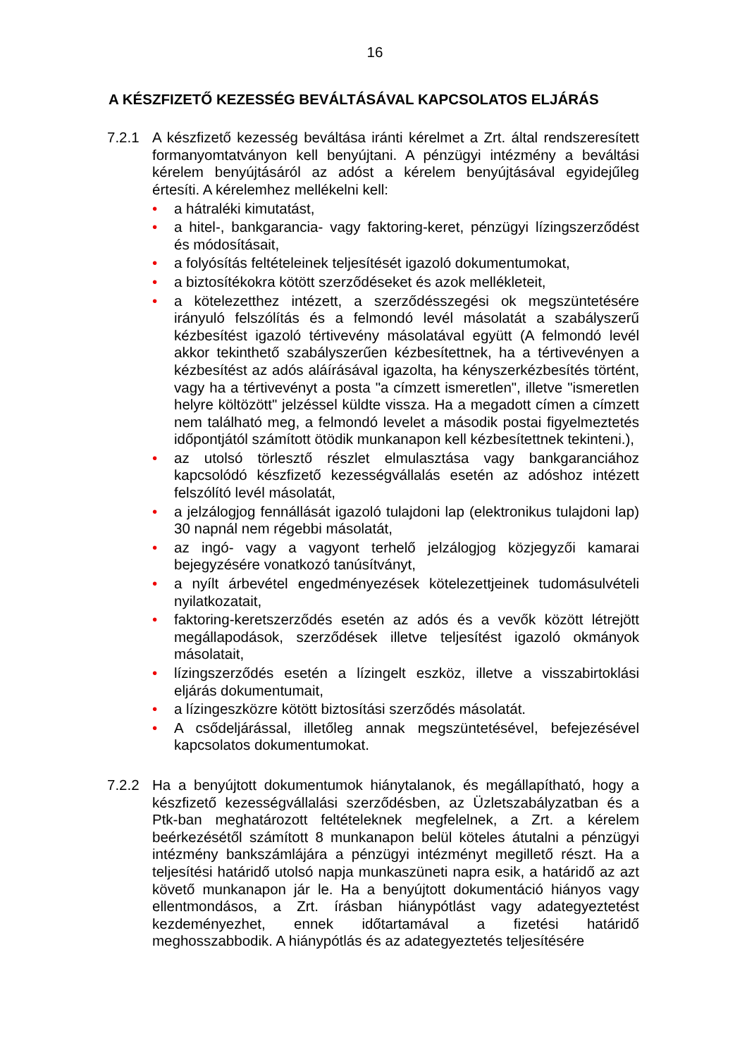16
A KÉSZFIZETŐ KEZESSÉG BEVÁLTÁSÁVAL KAPCSOLATOS ELJÁRÁS
7.2.1 A készfizető kezesség beváltása iránti kérelmet a Zrt. által rendszeresített formanyomtatványon kell benyújtani. A pénzügyi intézmény a beváltási kérelem benyújtásáról az adóst a kérelem benyújtásával egyidejűleg értesíti. A kérelemhez mellékelni kell:
• a hátraléki kimutatást,
• a hitel-, bankgarancia- vagy faktoring-keret, pénzügyi lízingszerződést és módosításait,
• a folyósítás feltételeinek teljesítését igazoló dokumentumokat,
• a biztosítékokra kötött szerződéseket és azok mellékleteit,
• a kötelezetthez intézett, a szerződésszegési ok megszüntetésére irányuló felszólítás és a felmondó levél másolatát a szabályszerű kézbesítést igazoló tértivevény másolatával együtt (A felmondó levél akkor tekinthető szabályszerűen kézbesítettnek, ha a tértivevényen a kézbesítést az adós aláírásával igazolta, ha kényszerkézbesítés történt, vagy ha a tértivevényt a posta "a címzett ismeretlen", illetve "ismeretlen helyre költözött" jelzéssel küldte vissza. Ha a megadott címen a címzett nem található meg, a felmondó levelet a második postai figyelmeztetés időpontjától számított ötödik munkanapon kell kézbesítettnek tekinteni.),
• az utolsó törlesztő részlet elmulasztása vagy bankgaranciához kapcsolódó készfizető kezességvállalás esetén az adóshoz intézett felszólító levél másolatát,
• a jelzálogjog fennállását igazoló tulajdoni lap (elektronikus tulajdoni lap) 30 napnál nem régebbi másolatát,
• az ingó- vagy a vagyont terhelő jelzálogjog közjegyzői kamarai bejegyzésére vonatkozó tanúsítványt,
• a nyílt árbevétel engedményezések kötelezettjeinek tudomásulvételi nyilatkozatait,
• faktoring-keretszerződés esetén az adós és a vevők között létrejött megállapodások, szerződések illetve teljesítést igazoló okmányok másolatait,
• lízingszerződés esetén a lízingelt eszköz, illetve a visszabirtoklási eljárás dokumentumait,
• a lízingeszközre kötött biztosítási szerződés másolatát.
• A csődeljárással, illetőleg annak megszüntetésével, befejezésével kapcsolatos dokumentumokat.
7.2.2 Ha a benyújtott dokumentumok hiánytalanok, és megállapítható, hogy a készfizető kezességvállalási szerződésben, az Üzletszabályzatban és a Ptk-ban meghatározott feltételeknek megfelelnek, a Zrt. a kérelem beérkezésétől számított 8 munkanapon belül köteles átutalni a pénzügyi intézmény bankszámlájára a pénzügyi intézményt megillető részt. Ha a teljesítési határidő utolsó napja munkaszüneti napra esik, a határidő az azt követő munkanapon jár le. Ha a benyújtott dokumentáció hiányos vagy ellentmondásos, a Zrt. írásban hiánypótlást vagy adategyeztetést kezdeményezhet, ennek időtartamával a fizetési határidő meghosszabbodik. A hiánypótlás és az adategyeztetés teljesítésére